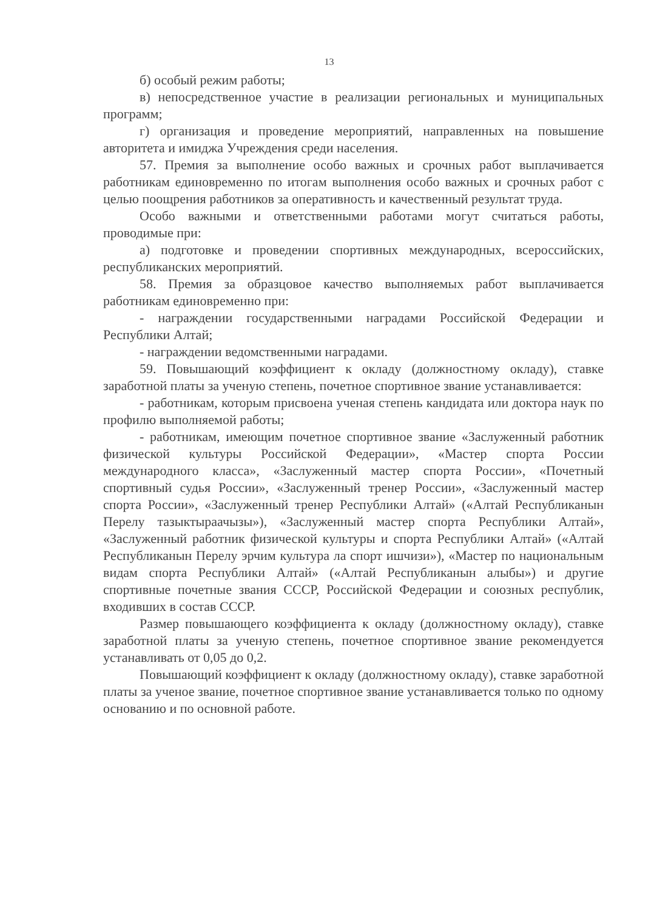13
б) особый режим работы;
в) непосредственное участие в реализации региональных и муниципальных программ;
г) организация и проведение мероприятий, направленных на повышение авторитета и имиджа Учреждения среди населения.
57. Премия за выполнение особо важных и срочных работ выплачивается работникам единовременно по итогам выполнения особо важных и срочных работ с целью поощрения работников за оперативность и качественный результат труда.
Особо важными и ответственными работами могут считаться работы, проводимые при:
а) подготовке и проведении спортивных международных, всероссийских, республиканских мероприятий.
58. Премия за образцовое качество выполняемых работ выплачивается работникам единовременно при:
- награждении государственными наградами Российской Федерации и Республики Алтай;
- награждении ведомственными наградами.
59. Повышающий коэффициент к окладу (должностному окладу), ставке заработной платы за ученую степень, почетное спортивное звание устанавливается:
- работникам, которым присвоена ученая степень кандидата или доктора наук по профилю выполняемой работы;
- работникам, имеющим почетное спортивное звание «Заслуженный работник физической культуры Российской Федерации», «Мастер спорта России международного класса», «Заслуженный мастер спорта России», «Почетный спортивный судья России», «Заслуженный тренер России», «Заслуженный мастер спорта России», «Заслуженный тренер Республики Алтай» («Алтай Республиканын Перелу тазыктыраачызы»), «Заслуженный мастер спорта Республики Алтай», «Заслуженный работник физической культуры и спорта Республики Алтай» («Алтай Республиканын Перелу эрчим культура ла спорт ишчизи»), «Мастер по национальным видам спорта Республики Алтай» («Алтай Республиканын алыбы») и другие спортивные почетные звания СССР, Российской Федерации и союзных республик, входивших в состав СССР.
Размер повышающего коэффициента к окладу (должностному окладу), ставке заработной платы за ученую степень, почетное спортивное звание рекомендуется устанавливать от 0,05 до 0,2.
Повышающий коэффициент к окладу (должностному окладу), ставке заработной платы за ученое звание, почетное спортивное звание устанавливается только по одному основанию и по основной работе.